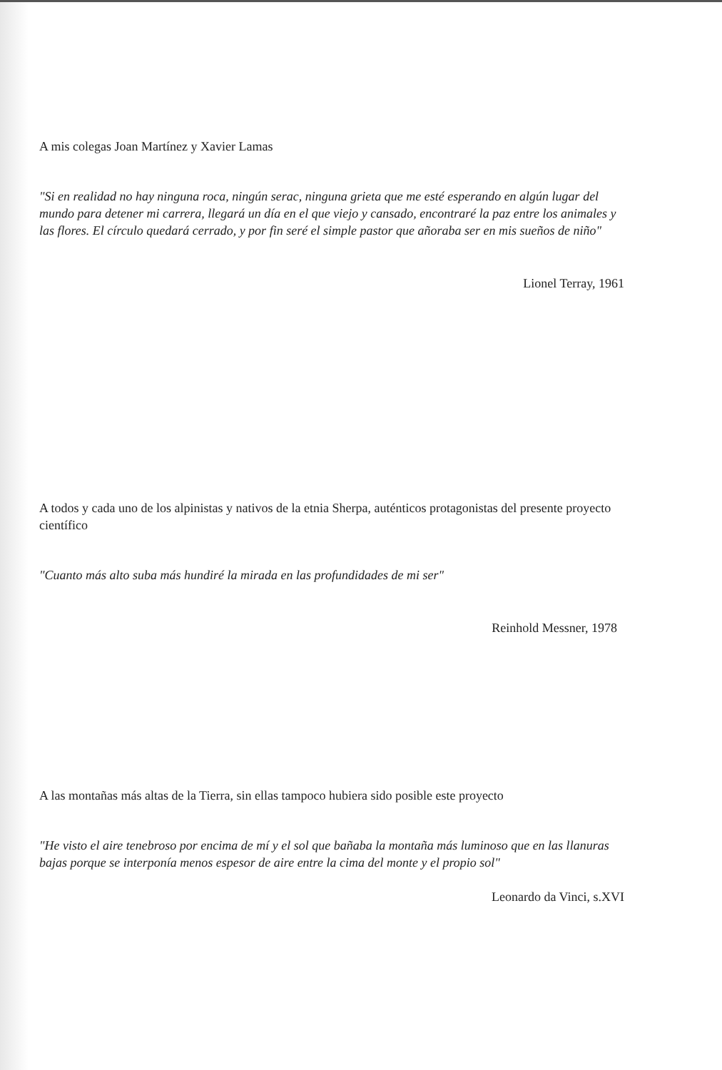A mis colegas Joan Martínez y Xavier Lamas
"Si en realidad no hay ninguna roca, ningún serac, ninguna grieta que me esté esperando en algún lugar del mundo para detener mi carrera, llegará un día en el que viejo y cansado, encontraré la paz entre los animales y las flores. El círculo quedará cerrado, y por fin seré el simple pastor que añoraba ser en mis sueños de niño"
Lionel Terray, 1961
A todos y cada uno de los alpinistas y nativos de la etnia Sherpa, auténticos protagonistas del presente proyecto científico
"Cuanto más alto suba más hundiré la mirada en las profundidades de mi ser"
Reinhold Messner, 1978
A las montañas más altas de la Tierra, sin ellas tampoco hubiera sido posible este proyecto
"He visto el aire tenebroso por encima de mí y el sol que bañaba la montaña más luminoso que en las llanuras bajas porque se interponía menos espesor de aire entre la cima del monte y el propio sol"
Leonardo da Vinci, s.XVI